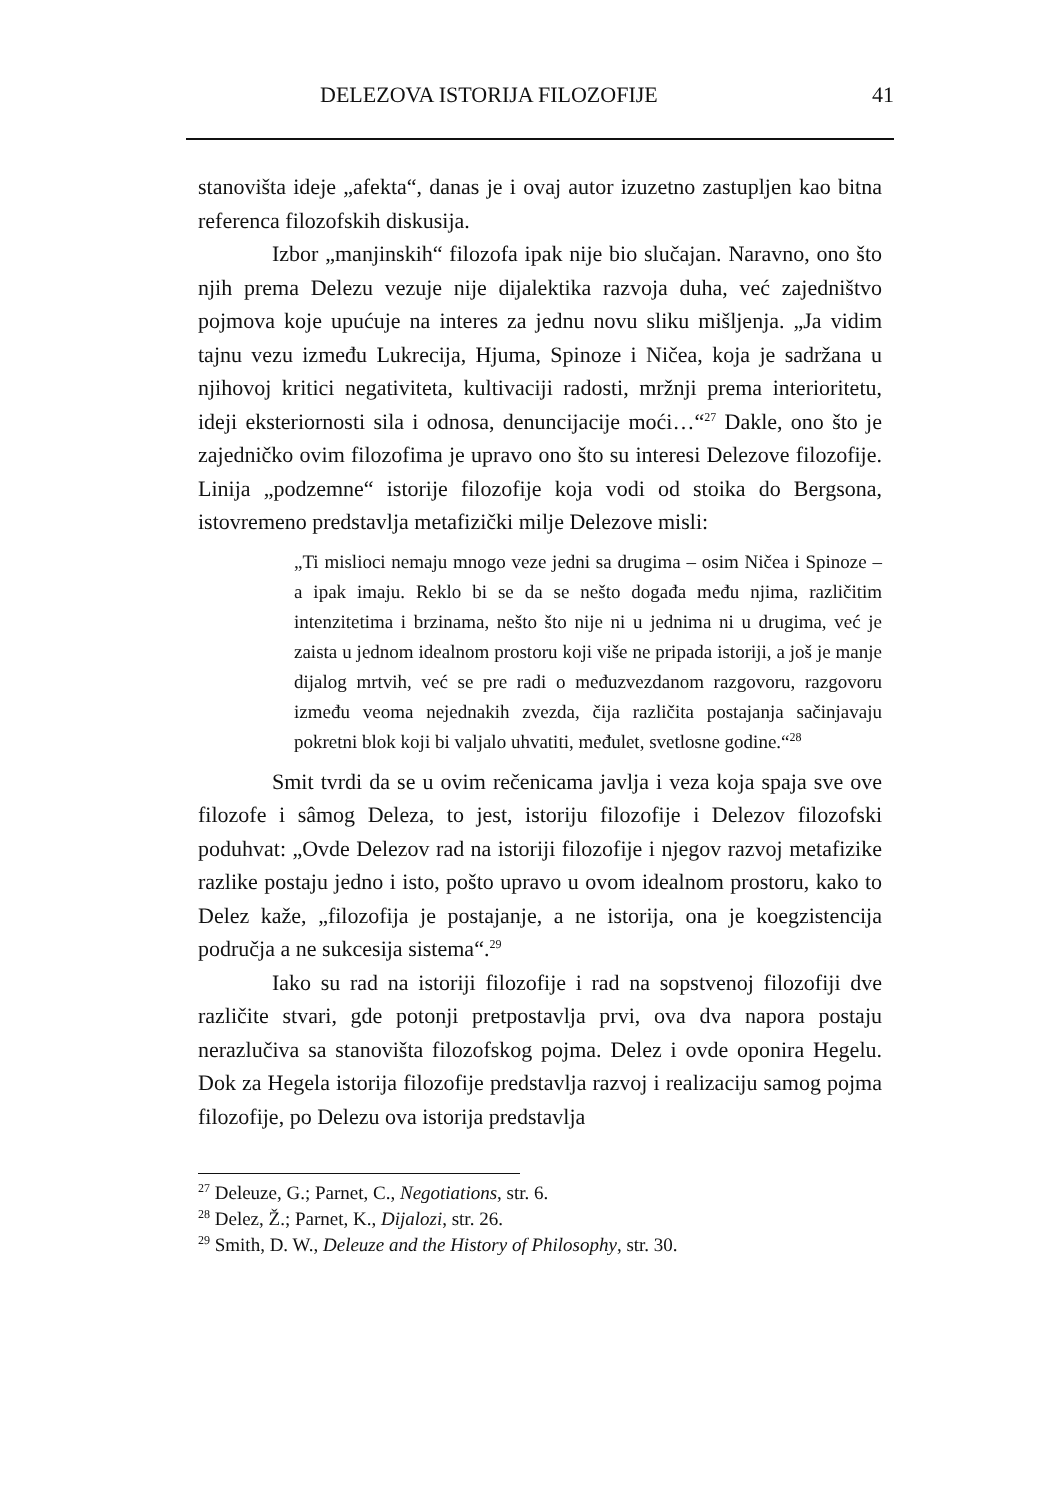DELEZOVA ISTORIJA FILOZOFIJE 41
stanovišta ideje „afekta“, danas je i ovaj autor izuzetno zastupljen kao bitna referenca filozofskih diskusija.
Izbor „manjinskih“ filozofa ipak nije bio slučajan. Naravno, ono što njih prema Delezu vezuje nije dijalektika razvoja duha, već zajedništvo pojmova koje upućuje na interes za jednu novu sliku mišljenja. „Ja vidim tajnu vezu između Lukrecija, Hjuma, Spinoze i Ničea, koja je sadržana u njihovoj kritici negativiteta, kultivaciji radosti, mržnji prema interioritetu, ideji eksteriornosti sila i odnosa, denuncijacije moći…“<sup>27</sup> Dakle, ono što je zajedničko ovim filozofima je upravo ono što su interesi Delezove filozofije. Linija „podzemne“ istorije filozofije koja vodi od stoika do Bergsona, istovremeno predstavlja metafizički milje Delezove misli:
„Ti mislioci nemaju mnogo veze jedni sa drugima – osim Ničea i Spinoze – a ipak imaju. Reklo bi se da se nešto događa među njima, različitim intenzitetima i brzinama, nešto što nije ni u jednima ni u drugima, već je zaista u jednom idealnom prostoru koji više ne pripada istoriji, a još je manje dijalog mrtvih, već se pre radi o međuzvezdanom razgovoru, razgovoru između veoma nejednakih zvezda, čija različita postajanja sačinjavaju pokretni blok koji bi valjalo uhvatiti, međulet, svetlosne godine.“<sup>28</sup>
Smit tvrdi da se u ovim rečenicama javlja i veza koja spaja sve ove filozofe i sâmog Deleza, to jest, istoriju filozofije i Delezov filozofski poduhvat: „Ovde Delezov rad na istoriji filozofije i njegov razvoj metafizike razlike postaju jedno i isto, pošto upravo u ovom idealnom prostoru, kako to Delez kaže, „filozofija je postajanje, a ne istorija, ona je koegzistencija područja a ne sukcesija sistema“.<sup>29</sup>
Iako su rad na istoriji filozofije i rad na sopstvenoj filozofiji dve različite stvari, gde potonji pretpostavlja prvi, ova dva napora postaju nerazlučiva sa stanovišta filozofskog pojma. Delez i ovde oponira Hegelu. Dok za Hegela istorija filozofije predstavlja razvoj i realizaciju samog pojma filozofije, po Delezu ova istorija predstavlja
<sup>27</sup> Deleuze, G.; Parnet, C., Negotiations, str. 6.
<sup>28</sup> Delez, Ž.; Parnet, K., Dijalozi, str. 26.
<sup>29</sup> Smith, D. W., Deleuze and the History of Philosophy, str. 30.